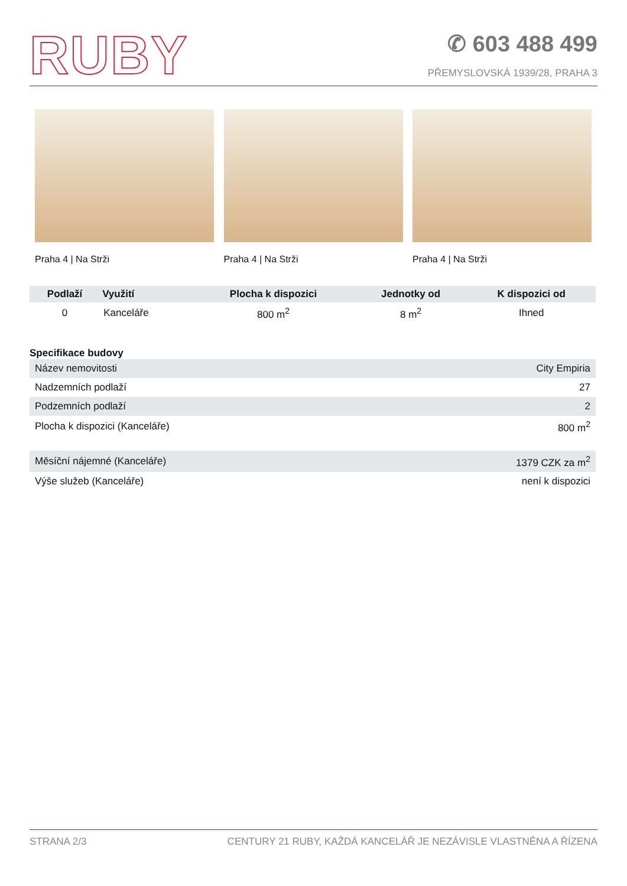RUBY
✆ 603 488 499
PŘEMYSLOVSKÁ 1939/28, PRAHA 3
Praha 4 | Na Strži Praha 4 | Na Strži Praha 4 | Na Strži
| Podlaží | Využití | Plocha k dispozici | Jednotky od | K dispozici od |
| --- | --- | --- | --- | --- |
| 0 | Kanceláře | 800 m<sup>2</sup> | 8 m<sup>2</sup> | Ihned |
Specifikace budovy
| Název nemovitosti | City Empiria |
| Nadzemních podlaží | 27 |
| Podzemních podlaží | 2 |
| Plocha k dispozici (Kanceláře) | 800 m<sup>2</sup> |
| Měsíční nájemné (Kanceláře) | 1379 CZK za m<sup>2</sup> |
| Výše služeb (Kanceláře) | není k dispozici |
STRANA 2/3 CENTURY 21 RUBY, KAŽDÁ KANCELÁŘ JE NEZÁVISLE VLASTNĚNA A ŘÍZENA